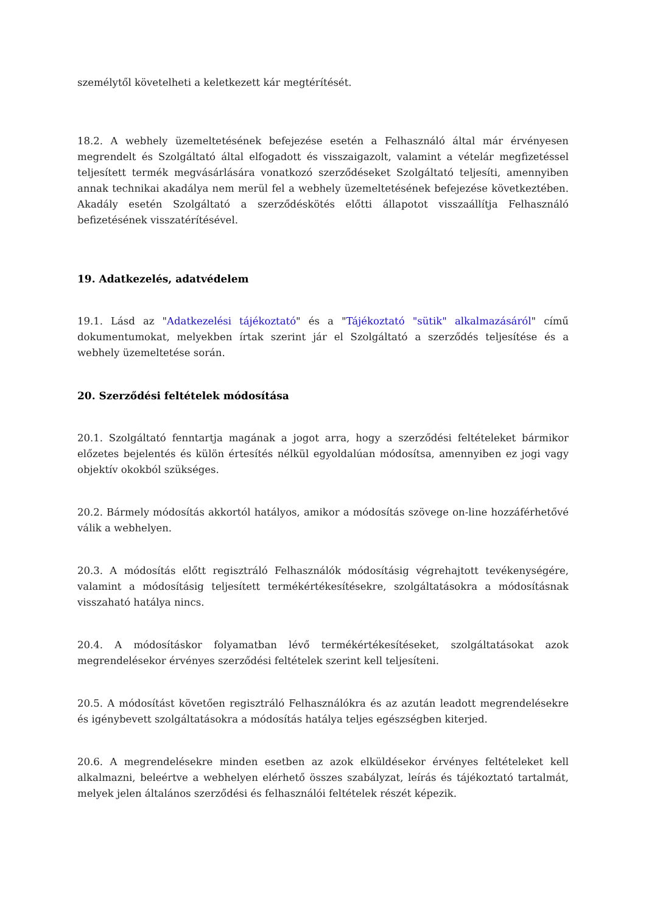személytől követelheti a keletkezett kár megtérítését.
18.2. A webhely üzemeltetésének befejezése esetén a Felhasználó által már érvényesen megrendelt és Szolgáltató által elfogadott és visszaigazolt, valamint a vételár megfizetéssel teljesített termék megvásárlására vonatkozó szerződéseket Szolgáltató teljesíti, amennyiben annak technikai akadálya nem merül fel a webhely üzemeltetésének befejezése következtében. Akadály esetén Szolgáltató a szerződéskötés előtti állapotot visszaállítja Felhasználó befizetésének visszatérítésével.
19. Adatkezelés, adatvédelem
19.1. Lásd az "Adatkezelési tájékoztató" és a "Tájékoztató "sütik" alkalmazásáról" című dokumentumokat, melyekben írtak szerint jár el Szolgáltató a szerződés teljesítése és a webhely üzemeltetése során.
20. Szerződési feltételek módosítása
20.1. Szolgáltató fenntartja magának a jogot arra, hogy a szerződési feltételeket bármikor előzetes bejelentés és külön értesítés nélkül egyoldalúan módosítsa, amennyiben ez jogi vagy objektív okokból szükséges.
20.2. Bármely módosítás akkortól hatályos, amikor a módosítás szövege on-line hozzáférhetővé válik a webhelyen.
20.3. A módosítás előtt regisztráló Felhasználók módosításig végrehajtott tevékenységére, valamint a módosításig teljesített termékértékesítésekre, szolgáltatásokra a módosításnak visszaható hatálya nincs.
20.4. A módosításkor folyamatban lévő termékértékesítéseket, szolgáltatásokat azok megrendelésekor érvényes szerződési feltételek szerint kell teljesíteni.
20.5. A módosítást követően regisztráló Felhasználókra és az azután leadott megrendelésekre és igénybevett szolgáltatásokra a módosítás hatálya teljes egészségben kiterjed.
20.6. A megrendelésekre minden esetben az azok elküldésekor érvényes feltételeket kell alkalmazni, beleértve a webhelyen elérhető összes szabályzat, leírás és tájékoztató tartalmát, melyek jelen általános szerződési és felhasználói feltételek részét képezik.